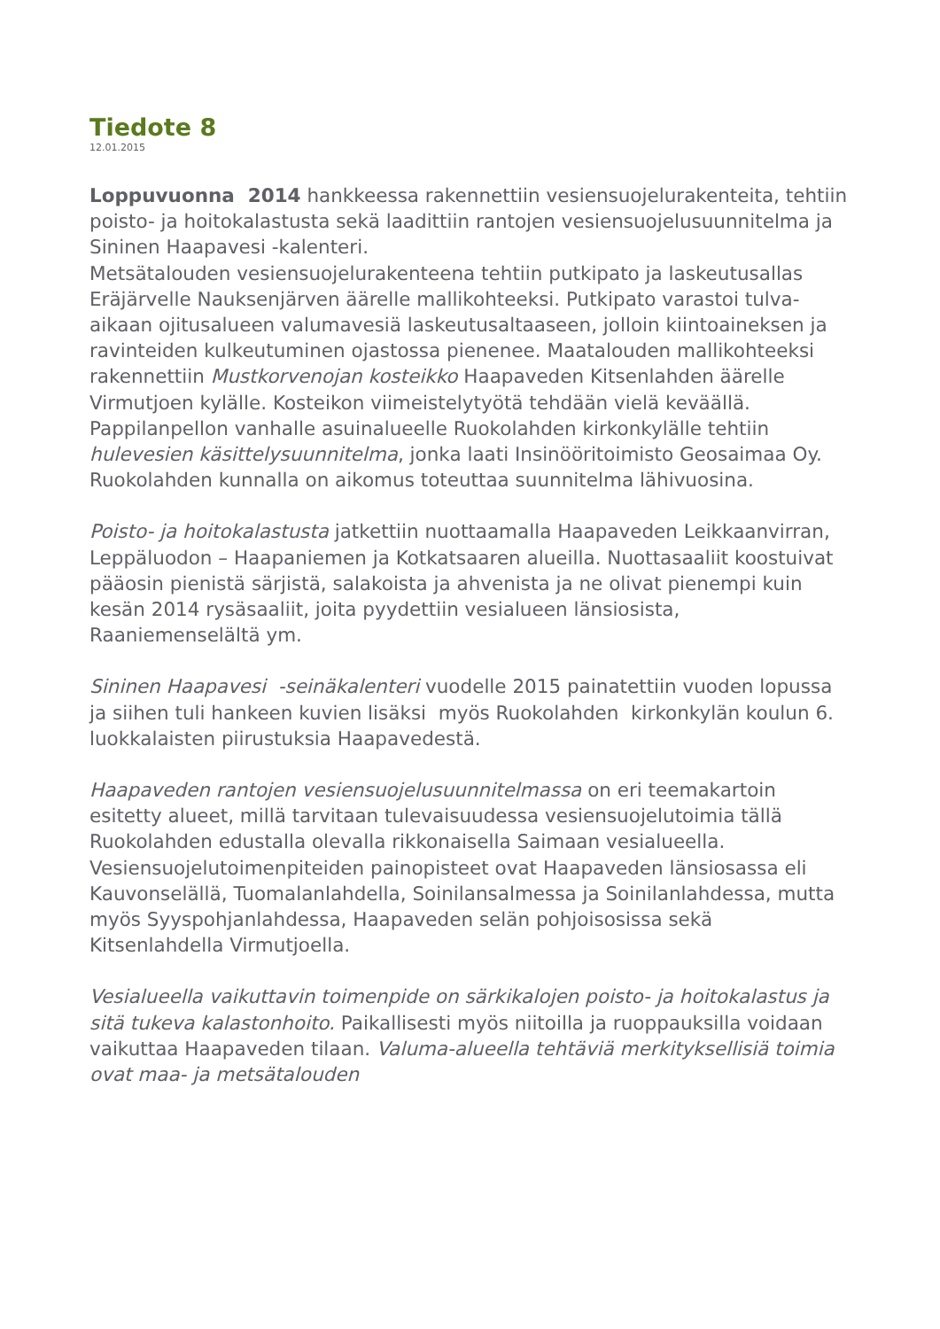Tiedote 8
12.01.2015
Loppuvuonna 2014 hankkeessa rakennettiin vesiensuojelurakenteita, tehtiin poisto- ja hoitokalastusta sekä laadittiin rantojen vesiensuojelusuunnitelma ja Sininen Haapavesi -kalenteri.
Metsätalouden vesiensuojelurakenteena tehtiin putkipato ja laskeutusallas Eräjärvelle Nauksenjärven äärelle mallikohteeksi. Putkipato varastoi tulva-aikaan ojitusalueen valumavesiä laskeutusaltaaseen, jolloin kiintoaineksen ja ravinteiden kulkeutuminen ojastossa pienenee. Maatalouden mallikohteeksi rakennettiin Mustkorvenojan kosteikko Haapaveden Kitsenlahden äärelle Virmutjoen kylälle. Kosteikon viimeistelytyötä tehdään vielä keväällä. Pappilanpellon vanhalle asuinalueelle Ruokolahden kirkonkylälle tehtiin hulevesien käsittelysuunnitelma, jonka laati Insinööritoimisto Geosaimaa Oy. Ruokolahden kunnalla on aikomus toteuttaa suunnitelma lähivuosina.
Poisto- ja hoitokalastusta jatkettiin nuottaamalla Haapaveden Leikkaanvirran, Leppäluodon – Haapaniemen ja Kotkatsaaren alueilla. Nuottasaaliit koostuivat pääosin pienistä särjistä, salakoista ja ahvenista ja ne olivat pienempi kuin kesän 2014 rysäsaaliit, joita pyydettiin vesialueen länsiosista, Raaniemenselältä ym.
Sininen Haapavesi -seinäkalenteri vuodelle 2015 painatettiin vuoden lopussa ja siihen tuli hankeen kuvien lisäksi myös Ruokolahden kirkonkylän koulun 6. luokkalaisten piirustuksia Haapavedestä.
Haapaveden rantojen vesiensuojelusuunnitelmassa on eri teemakartoin esitetty alueet, millä tarvitaan tulevaisuudessa vesiensuojelutoimia tällä Ruokolahden edustalla olevalla rikkonaisella Saimaan vesialueella. Vesiensuojelutoimenpiteiden painopisteet ovat Haapaveden länsiosassa eli Kauvonselällä, Tuomalanlahdella, Soinilansalmessa ja Soinilanlahdessa, mutta myös Syyspohjanlahdessa, Haapaveden selän pohjoisosissa sekä Kitsenlahdella Virmutjoella.
Vesialueella vaikuttavin toimenpide on särkikalojen poisto- ja hoitokalastus ja sitä tukeva kalastonhoito. Paikallisesti myös niitoilla ja ruoppauksilla voidaan vaikuttaa Haapaveden tilaan. Valuma-alueella tehtäviä merkityksellisiä toimia ovat maa- ja metsätalouden